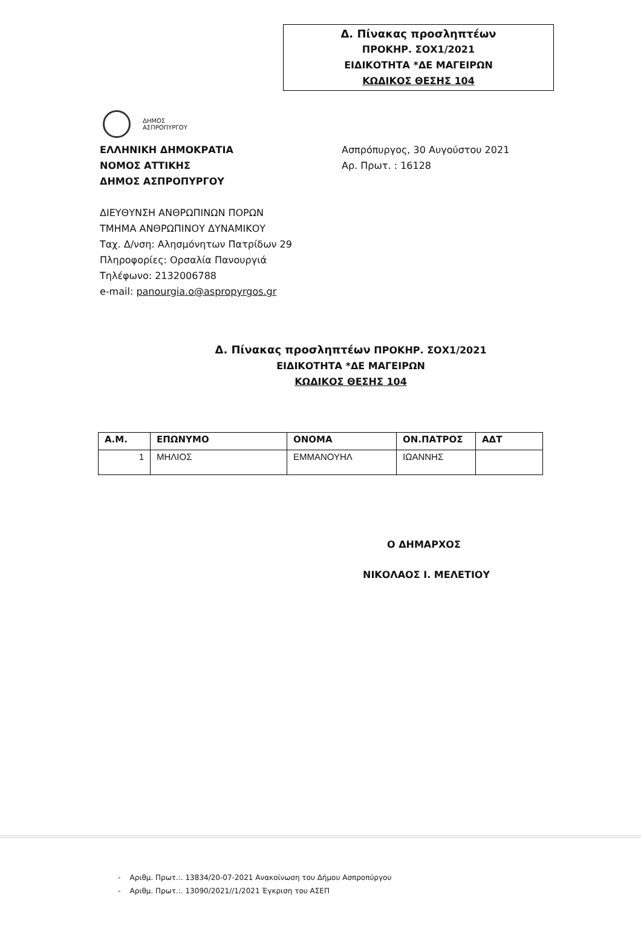Δ. Πίνακας προσληπτέων
ΠΡΟΚΗΡ. ΣΟΧ1/2021
ΕΙΔΙΚΟΤΗΤΑ *ΔΕ ΜΑΓΕΙΡΩΝ
ΚΩΔΙΚΟΣ ΘΕΣΗΣ 104
ΔΗΜΟΣ
ΑΣΠΡΟΠΥΡΓΟΥ
ΕΛΛΗΝΙΚΗ ΔΗΜΟΚΡΑΤΙΑ
ΝΟΜΟΣ ΑΤΤΙΚΗΣ
ΔΗΜΟΣ ΑΣΠΡΟΠΥΡΓΟΥ
ΔΙΕΥΘΥΝΣΗ ΑΝΘΡΩΠΙΝΩΝ ΠΟΡΩΝ
ΤΜΗΜΑ ΑΝΘΡΩΠΙΝΟΥ ΔΥΝΑΜΙΚΟΥ
Ταχ. Δ/νση: Αλησμόνητων Πατρίδων 29
Πληροφορίες: Ορσαλία Πανουργιά
Τηλέφωνο: 2132006788
e-mail: panourgia.o@aspropyrgos.gr
Ασπρόπυργος, 30 Αυγούστου 2021
Αρ. Πρωτ. : 16128
Δ. Πίνακας προσληπτέων ΠΡΟΚΗΡ. ΣΟΧ1/2021
ΕΙΔΙΚΟΤΗΤΑ *ΔΕ ΜΑΓΕΙΡΩΝ
ΚΩΔΙΚΟΣ ΘΕΣΗΣ 104
| Α.Μ. | ΕΠΩΝΥΜΟ | ΟΝΟΜΑ | ΟΝ.ΠΑΤΡΟΣ | ΑΔΤ |
| --- | --- | --- | --- | --- |
| 1 | ΜΗΛΙΟΣ | ΕΜΜΑΝΟΥΗΛ | ΙΩΑΝΝΗΣ | |
Ο ΔΗΜΑΡΧΟΣ
ΝΙΚΟΛΑΟΣ Ι. ΜΕΛΕΤΙΟΥ
- Αριθμ. Πρωτ.:. 13834/20-07-2021 Ανακοίνωση του Δήμου Ασπροπύργου
- Αριθμ. Πρωτ.:. 13090/2021//1/2021 Έγκριση του ΑΣΕΠ